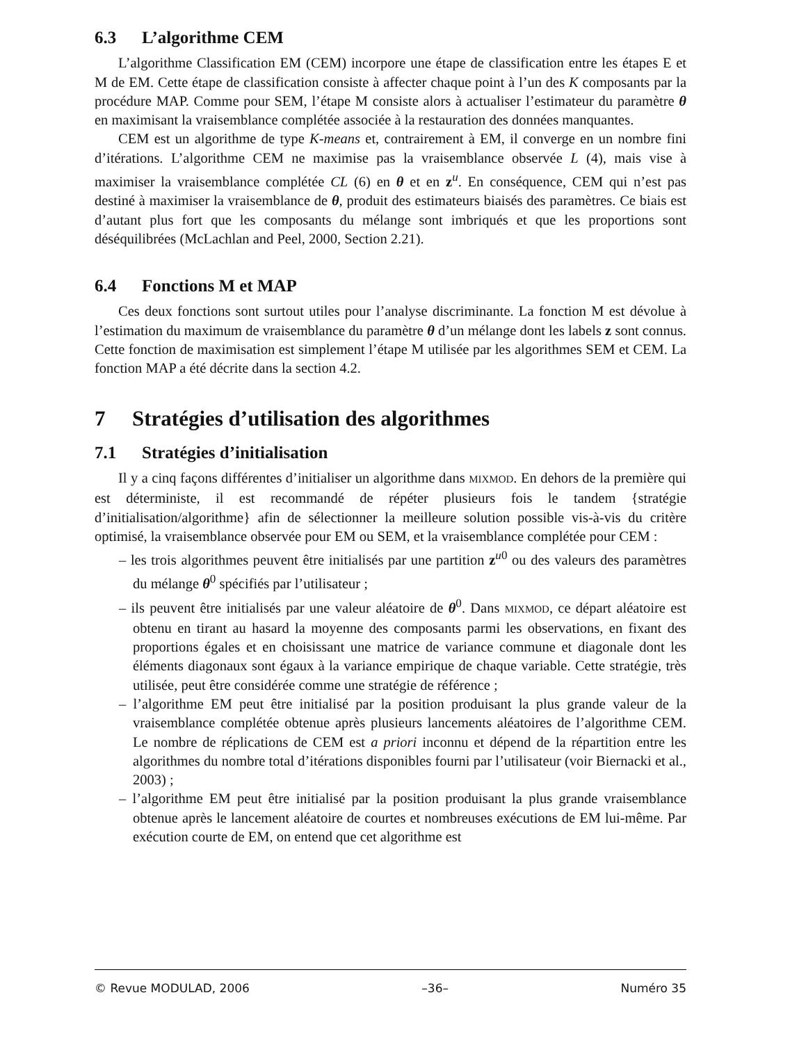6.3 L’algorithme CEM
L’algorithme Classification EM (CEM) incorpore une étape de classification entre les étapes E et M de EM. Cette étape de classification consiste à affecter chaque point à l’un des K composants par la procédure MAP. Comme pour SEM, l’étape M consiste alors à actualiser l’estimateur du paramètre θ en maximisant la vraisemblance complétée associée à la restauration des données manquantes.
CEM est un algorithme de type K-means et, contrairement à EM, il converge en un nombre fini d’itérations. L’algorithme CEM ne maximise pas la vraisemblance observée L (4), mais vise à maximiser la vraisemblance complétée CL (6) en θ et en z<sup>u</sup>. En conséquence, CEM qui n’est pas destiné à maximiser la vraisemblance de θ, produit des estimateurs biaisés des paramètres. Ce biais est d’autant plus fort que les composants du mélange sont imbriqués et que les proportions sont déséquilibrées (McLachlan and Peel, 2000, Section 2.21).
6.4 Fonctions M et MAP
Ces deux fonctions sont surtout utiles pour l’analyse discriminante. La fonction M est dévolue à l’estimation du maximum de vraisemblance du paramètre θ d’un mélange dont les labels z sont connus. Cette fonction de maximisation est simplement l’étape M utilisée par les algorithmes SEM et CEM. La fonction MAP a été décrite dans la section 4.2.
7 Stratégies d’utilisation des algorithmes
7.1 Stratégies d’initialisation
Il y a cinq façons différentes d’initialiser un algorithme dans MIXMOD. En dehors de la première qui est déterministe, il est recommandé de répéter plusieurs fois le tandem {stratégie d’initialisation/algorithme} afin de sélectionner la meilleure solution possible vis-à-vis du critère optimisé, la vraisemblance observée pour EM ou SEM, et la vraisemblance complétée pour CEM :
– les trois algorithmes peuvent être initialisés par une partition z<sup>u0</sup> ou des valeurs des paramètres du mélange θ<sup>0</sup> spécifiés par l’utilisateur ;
– ils peuvent être initialisés par une valeur aléatoire de θ<sup>0</sup>. Dans MIXMOD, ce départ aléatoire est obtenu en tirant au hasard la moyenne des composants parmi les observations, en fixant des proportions égales et en choisissant une matrice de variance commune et diagonale dont les éléments diagonaux sont égaux à la variance empirique de chaque variable. Cette stratégie, très utilisée, peut être considérée comme une stratégie de référence ;
– l’algorithme EM peut être initialisé par la position produisant la plus grande valeur de la vraisemblance complétée obtenue après plusieurs lancements aléatoires de l’algorithme CEM. Le nombre de réplications de CEM est a priori inconnu et dépend de la répartition entre les algorithmes du nombre total d’itérations disponibles fourni par l’utilisateur (voir Biernacki et al., 2003) ;
– l’algorithme EM peut être initialisé par la position produisant la plus grande vraisemblance obtenue après le lancement aléatoire de courtes et nombreuses exécutions de EM lui-même. Par exécution courte de EM, on entend que cet algorithme est
© Revue MODULAD, 2006 –36– Numéro 35